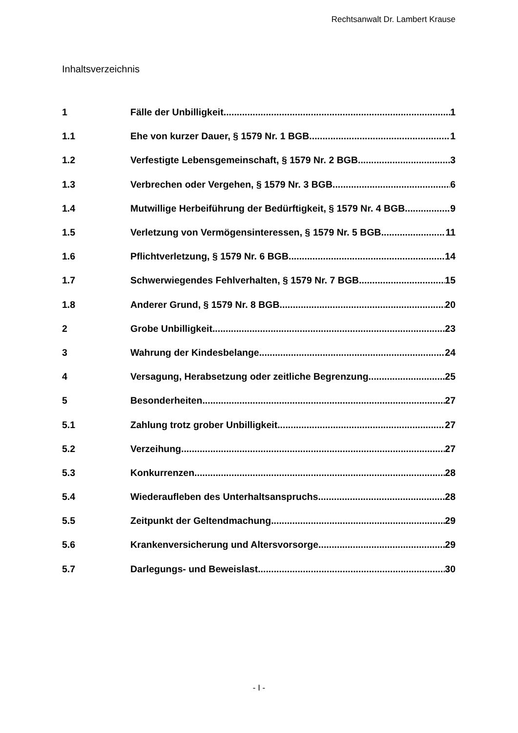Rechtsanwalt Dr. Lambert Krause
Inhaltsverzeichnis
1 Fälle der Unbilligkeit 1
1.1 Ehe von kurzer Dauer, § 1579 Nr. 1 BGB 1
1.2 Verfestigte Lebensgemeinschaft, § 1579 Nr. 2 BGB 3
1.3 Verbrechen oder Vergehen, § 1579 Nr. 3 BGB 6
1.4 Mutwillige Herbeiführung der Bedürftigkeit, § 1579 Nr. 4 BGB 9
1.5 Verletzung von Vermögensinteressen, § 1579 Nr. 5 BGB 11
1.6 Pflichtverletzung, § 1579 Nr. 6 BGB 14
1.7 Schwerwiegendes Fehlverhalten, § 1579 Nr. 7 BGB 15
1.8 Anderer Grund, § 1579 Nr. 8 BGB 20
2 Grobe Unbilligkeit 23
3 Wahrung der Kindesbelange 24
4 Versagung, Herabsetzung oder zeitliche Begrenzung 25
5 Besonderheiten 27
5.1 Zahlung trotz grober Unbilligkeit 27
5.2 Verzeihung 27
5.3 Konkurrenzen 28
5.4 Wiederaufleben des Unterhaltsanspruchs 28
5.5 Zeitpunkt der Geltendmachung 29
5.6 Krankenversicherung und Altersvorsorge 29
5.7 Darlegungs- und Beweislast 30
- I -